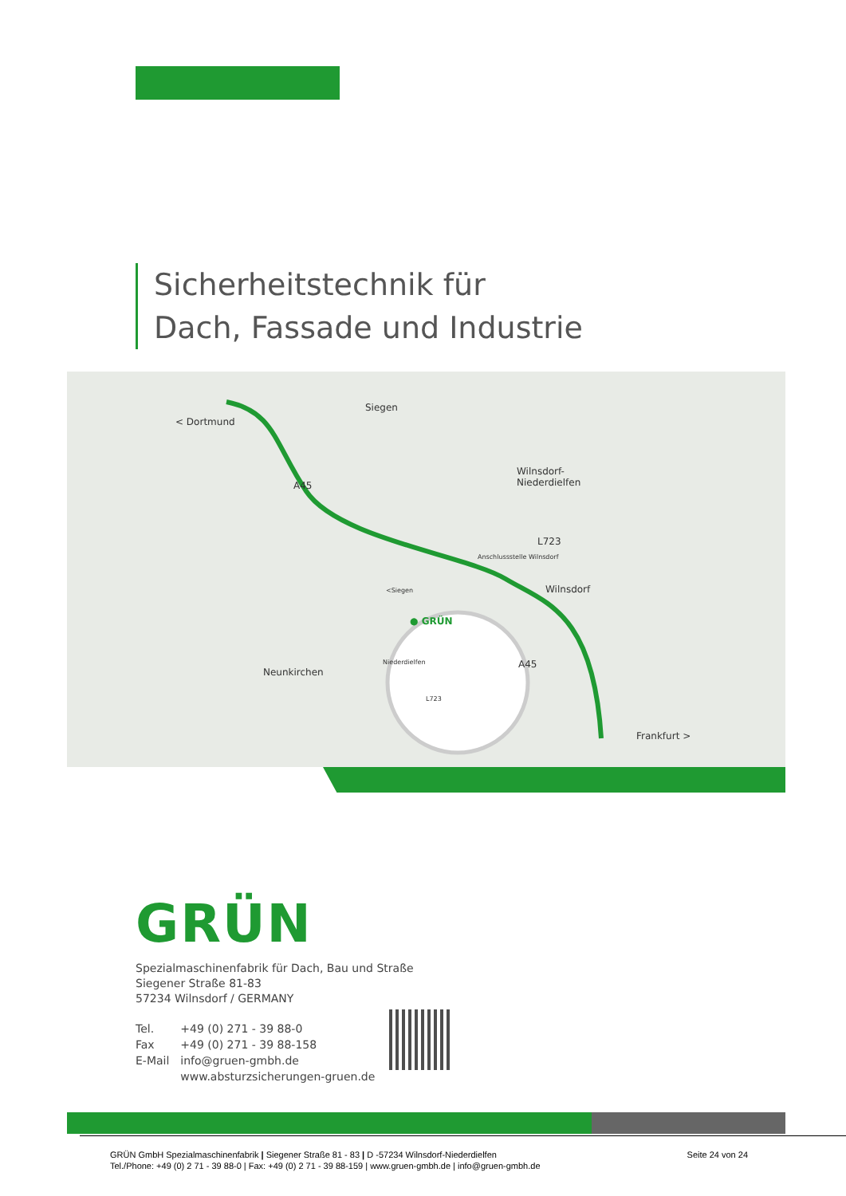Sicherheitstechnik für
Dach, Fassade und Industrie
< Dortmund
Siegen
Wilnsdorf-
Niederdielfen A45
L723
Anschlussstelle Wilnsdorf
Wilnsdorf <Siegen
● GRÜN
Niederdielfen
L723
Neunkirchen
A45
Frankfurt >
GRÜN
Spezialmaschinenfabrik für Dach, Bau und Straße
Siegener Straße 81-83
57234 Wilnsdorf / GERMANY
| Tel. | +49 (0) 271 - 39 88-0 |
| Fax | +49 (0) 271 - 39 88-158 |
| E-Mail | info@gruen-gmbh.de |
| | www.absturzsicherungen-gruen.de |
GRÜN GmbH Spezialmaschinenfabrik | Siegener Straße 81 - 83 | D -57234 Wilnsdorf-Niederdielfen
Tel./Phone: +49 (0) 2 71 - 39 88-0 | Fax: +49 (0) 2 71 - 39 88-159 | www.gruen-gmbh.de | info@gruen-gmbh.de
Seite 24 von 24